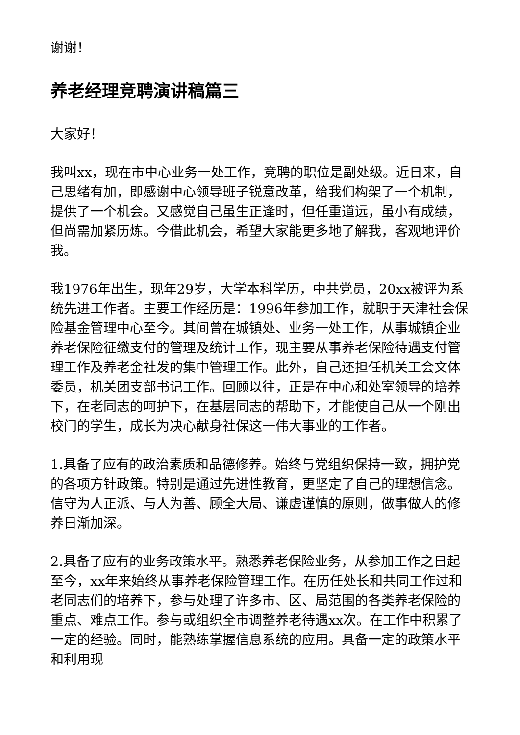谢谢！
养老经理竞聘演讲稿篇三
大家好！
我叫xx，现在市中心业务一处工作，竞聘的职位是副处级。近日来，自己思绪有加，即感谢中心领导班子锐意改革，给我们构架了一个机制，提供了一个机会。又感觉自己虽生正逢时，但任重道远，虽小有成绩，但尚需加紧历炼。今借此机会，希望大家能更多地了解我，客观地评价我。
我1976年出生，现年29岁，大学本科学历，中共党员，20xx被评为系统先进工作者。主要工作经历是：1996年参加工作，就职于天津社会保险基金管理中心至今。其间曾在城镇处、业务一处工作，从事城镇企业养老保险征缴支付的管理及统计工作，现主要从事养老保险待遇支付管理工作及养老金社发的集中管理工作。此外，自己还担任机关工会文体委员，机关团支部书记工作。回顾以往，正是在中心和处室领导的培养下，在老同志的呵护下，在基层同志的帮助下，才能使自己从一个刚出校门的学生，成长为决心献身社保这一伟大事业的工作者。
1.具备了应有的政治素质和品德修养。始终与党组织保持一致，拥护党的各项方针政策。特别是通过先进性教育，更坚定了自己的理想信念。信守为人正派、与人为善、顾全大局、谦虚谨慎的原则，做事做人的修养日渐加深。
2.具备了应有的业务政策水平。熟悉养老保险业务，从参加工作之日起至今，xx年来始终从事养老保险管理工作。在历任处长和共同工作过和老同志们的培养下，参与处理了许多市、区、局范围的各类养老保险的重点、难点工作。参与或组织全市调整养老待遇xx次。在工作中积累了一定的经验。同时，能熟练掌握信息系统的应用。具备一定的政策水平和利用现